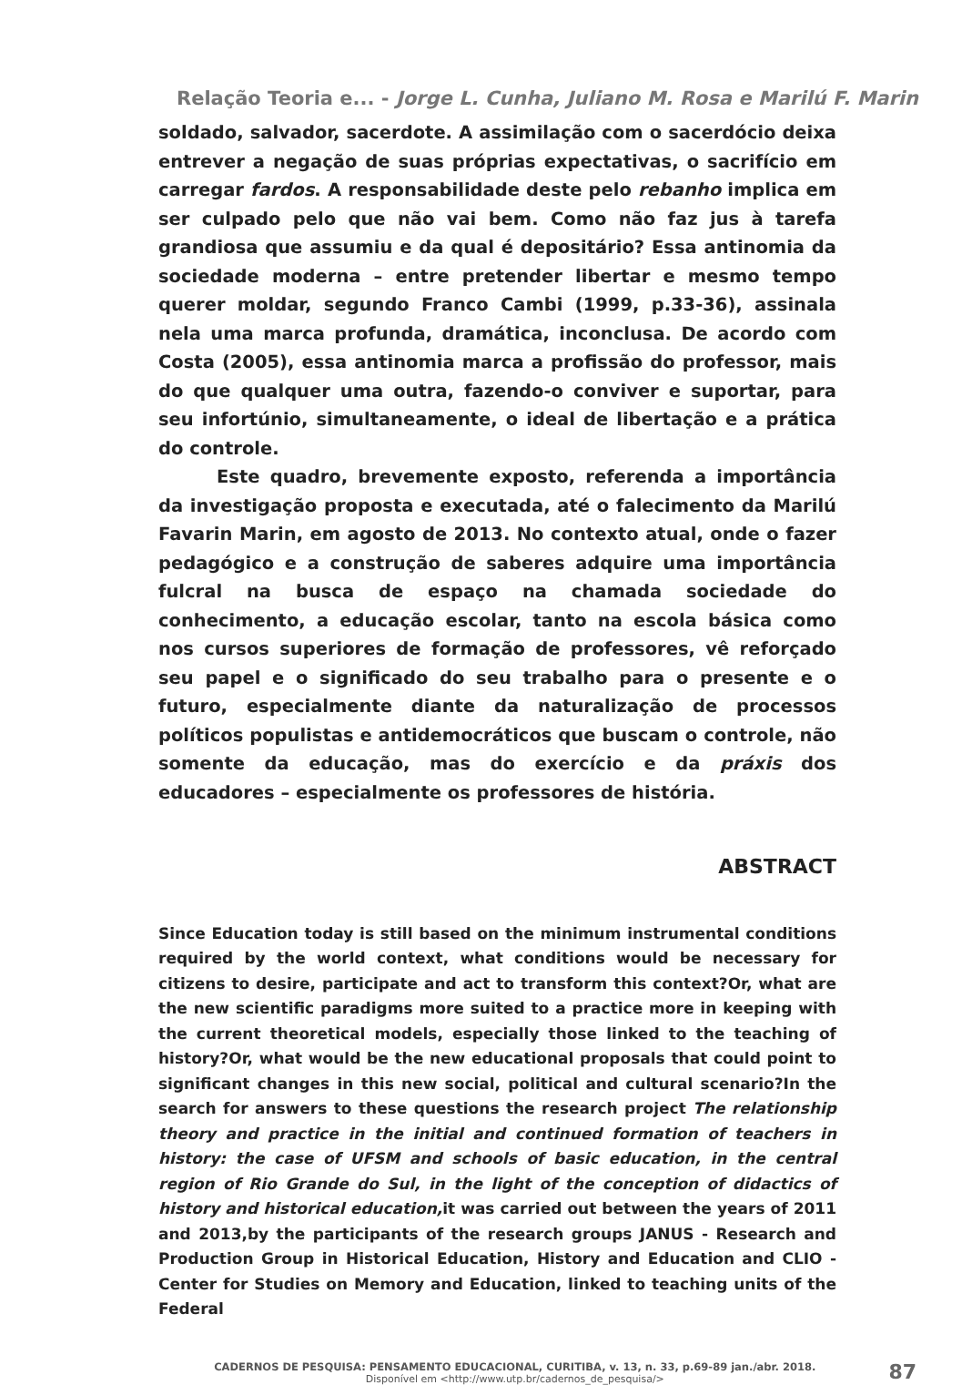Relação Teoria e... - Jorge L. Cunha, Juliano M. Rosa e Marilú F. Marin
soldado, salvador, sacerdote. A assimilação com o sacerdócio deixa entrever a negação de suas próprias expectativas, o sacrifício em carregar fardos. A responsabilidade deste pelo rebanho implica em ser culpado pelo que não vai bem. Como não faz jus à tarefa grandiosa que assumiu e da qual é depositário? Essa antinomia da sociedade moderna – entre pretender libertar e mesmo tempo querer moldar, segundo Franco Cambi (1999, p.33-36), assinala nela uma marca profunda, dramática, inconclusa. De acordo com Costa (2005), essa antinomia marca a profissão do professor, mais do que qualquer uma outra, fazendo-o conviver e suportar, para seu infortúnio, simultaneamente, o ideal de libertação e a prática do controle.
Este quadro, brevemente exposto, referenda a importância da investigação proposta e executada, até o falecimento da Marilú Favarin Marin, em agosto de 2013. No contexto atual, onde o fazer pedagógico e a construção de saberes adquire uma importância fulcral na busca de espaço na chamada sociedade do conhecimento, a educação escolar, tanto na escola básica como nos cursos superiores de formação de professores, vê reforçado seu papel e o significado do seu trabalho para o presente e o futuro, especialmente diante da naturalização de processos políticos populistas e antidemocráticos que buscam o controle, não somente da educação, mas do exercício e da práxis dos educadores – especialmente os professores de história.
ABSTRACT
Since Education today is still based on the minimum instrumental conditions required by the world context, what conditions would be necessary for citizens to desire, participate and act to transform this context?Or, what are the new scientific paradigms more suited to a practice more in keeping with the current theoretical models, especially those linked to the teaching of history?Or, what would be the new educational proposals that could point to significant changes in this new social, political and cultural scenario?In the search for answers to these questions the research project The relationship theory and practice in the initial and continued formation of teachers in history: the case of UFSM and schools of basic education, in the central region of Rio Grande do Sul, in the light of the conception of didactics of history and historical education, it was carried out between the years of 2011 and 2013,by the participants of the research groups JANUS - Research and Production Group in Historical Education, History and Education and CLIO - Center for Studies on Memory and Education, linked to teaching units of the Federal
CADERNOS DE PESQUISA: PENSAMENTO EDUCACIONAL, CURITIBA, v. 13, n. 33, p.69-89 jan./abr. 2018.
Disponível em <http://www.utp.br/cadernos_de_pesquisa/>
87